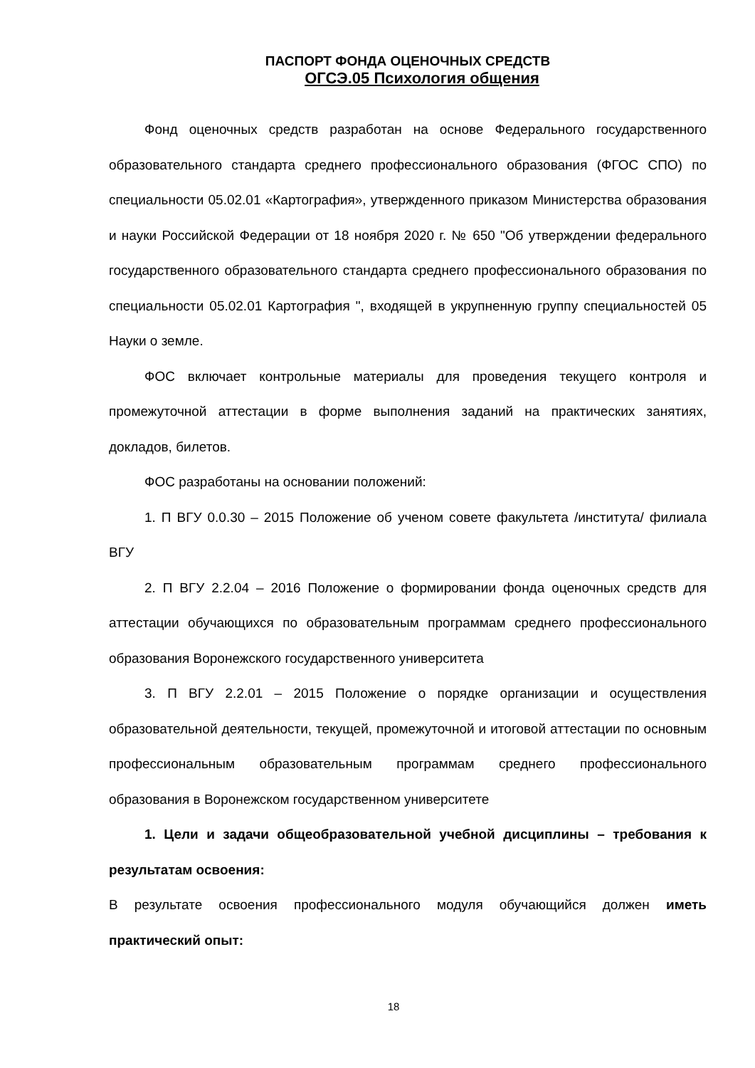ПАСПОРТ ФОНДА ОЦЕНОЧНЫХ СРЕДСТВ
ОГСЭ.05 Психология общения
Фонд оценочных средств разработан на основе Федерального государственного образовательного стандарта среднего профессионального образования (ФГОС СПО) по специальности 05.02.01 «Картография», утвержденного приказом Министерства образования и науки Российской Федерации от 18 ноября 2020 г. № 650 "Об утверждении федерального государственного образовательного стандарта среднего профессионального образования по специальности 05.02.01 Картография ", входящей в укрупненную группу специальностей 05 Науки о земле.
ФОС включает контрольные материалы для проведения текущего контроля и промежуточной аттестации в форме выполнения заданий на практических занятиях, докладов, билетов.
ФОС разработаны на основании положений:
1. П ВГУ 0.0.30 – 2015 Положение об ученом совете факультета /института/ филиала ВГУ
2. П ВГУ 2.2.04 – 2016 Положение о формировании фонда оценочных средств для аттестации обучающихся по образовательным программам среднего профессионального образования Воронежского государственного университета
3. П ВГУ 2.2.01 – 2015 Положение о порядке организации и осуществления образовательной деятельности, текущей, промежуточной и итоговой аттестации по основным профессиональным образовательным программам среднего профессионального образования в Воронежском государственном университете
1. Цели и задачи общеобразовательной учебной дисциплины – требования к результатам освоения:
В результате освоения профессионального модуля обучающийся должен иметь практический опыт:
18